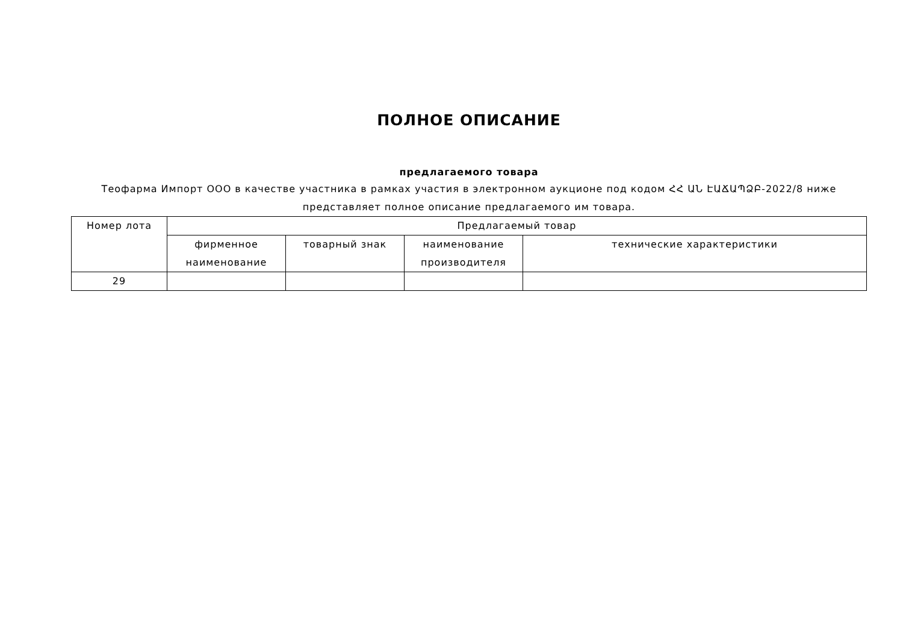ПОЛНОЕ ОПИСАНИЕ
предлагаемого товара
Теофарма Импорт ООО в качестве участника в рамках участия в электронном аукционе под кодом ՀՀ ԱՆ ԷԱՃԱՊՁԲ-2022/8 ниже представляет полное описание предлагаемого им товара.
| Номер лота | Предлагаемый товар | | | |
| --- | --- | --- | --- | --- |
| | фирменное наименование | товарный знак | наименование производителя | технические характеристики |
| 29 | | | | |